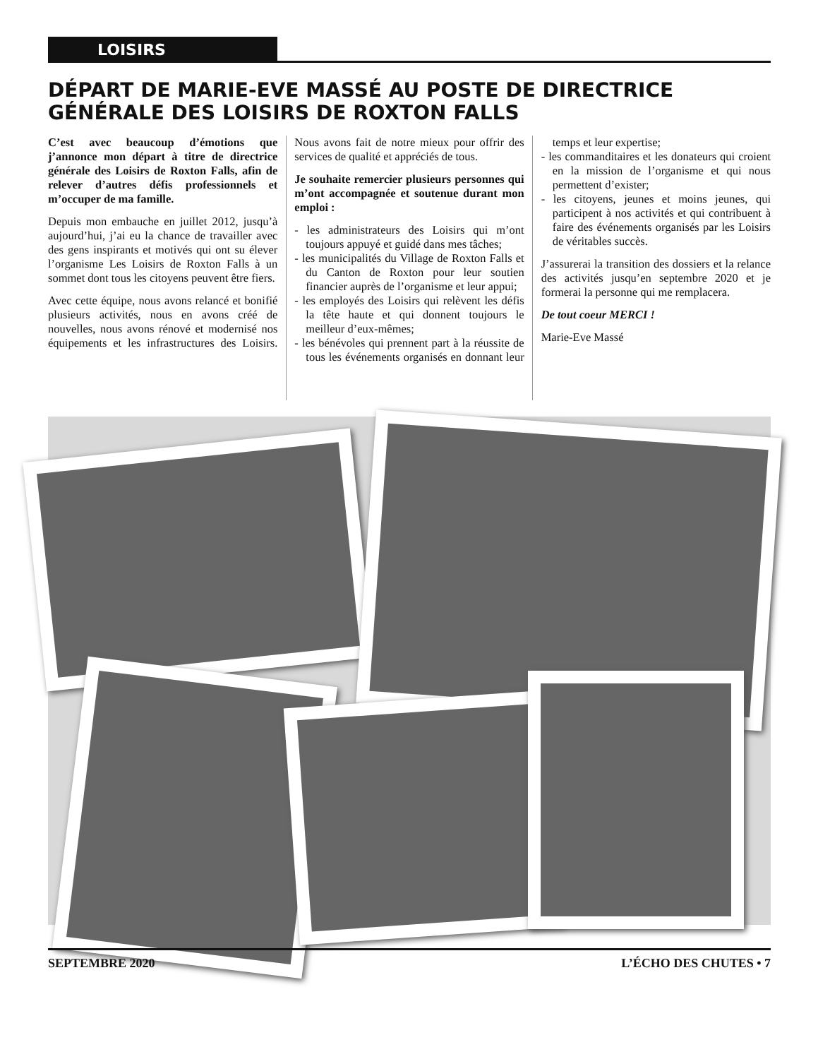LOISIRS
DÉPART DE MARIE-EVE MASSÉ AU POSTE DE DIRECTRICE GÉNÉRALE DES LOISIRS DE ROXTON FALLS
C’est avec beaucoup d’émotions que j’annonce mon départ à titre de directrice générale des Loisirs de Roxton Falls, afin de relever d’autres défis professionnels et m’occuper de ma famille.
Depuis mon embauche en juillet 2012, jusqu’à aujourd’hui, j’ai eu la chance de travailler avec des gens inspirants et motivés qui ont su élever l’organisme Les Loisirs de Roxton Falls à un sommet dont tous les citoyens peuvent être fiers.
Avec cette équipe, nous avons relancé et bonifié plusieurs activités, nous en avons créé de nouvelles, nous avons rénové et modernisé nos équipements et les infrastructures des Loisirs. Nous avons fait de notre mieux pour offrir des services de qualité et appréciés de tous.
Je souhaite remercier plusieurs personnes qui m’ont accompagnée et soutenue durant mon emploi :
- les administrateurs des Loisirs qui m’ont toujours appuyé et guidé dans mes tâches;
- les municipalités du Village de Roxton Falls et du Canton de Roxton pour leur soutien financier auprès de l’organisme et leur appui;
- les employés des Loisirs qui relèvent les défis la tête haute et qui donnent toujours le meilleur d’eux-mêmes;
- les bénévoles qui prennent part à la réussite de tous les événements organisés en donnant leur temps et leur expertise;
- les commanditaires et les donateurs qui croient en la mission de l’organisme et qui nous permettent d’exister;
- les citoyens, jeunes et moins jeunes, qui participent à nos activités et qui contribuent à faire des événements organisés par les Loisirs de véritables succès.
J’assurerai la transition des dossiers et la relance des activités jusqu’en septembre 2020 et je formerai la personne qui me remplacera.
De tout coeur MERCI !
Marie-Eve Massé
SEPTEMBRE 2020 L’ÉCHO DES CHUTES • 7